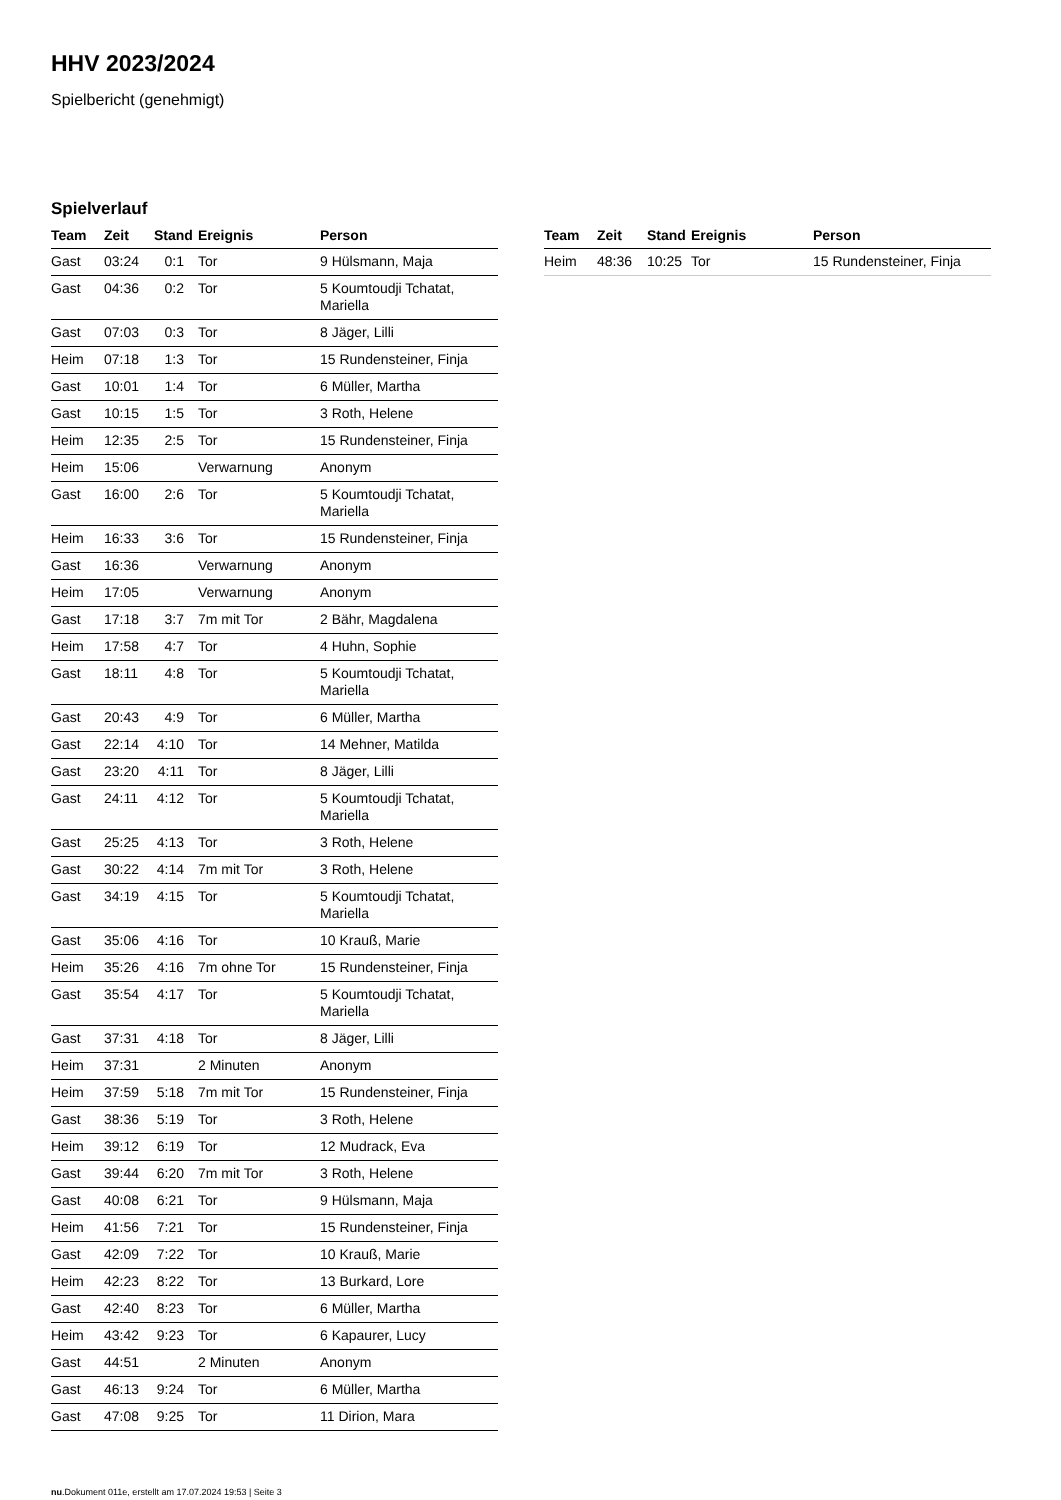HHV 2023/2024
Spielbericht (genehmigt)
Spielverlauf
| Team | Zeit | Stand | Ereignis | Person |
| --- | --- | --- | --- | --- |
| Gast | 03:24 | 0:1 | Tor | 9 Hülsmann, Maja |
| Gast | 04:36 | 0:2 | Tor | 5 Koumtoudji Tchatat, Mariella |
| Gast | 07:03 | 0:3 | Tor | 8 Jäger, Lilli |
| Heim | 07:18 | 1:3 | Tor | 15 Rundensteiner, Finja |
| Gast | 10:01 | 1:4 | Tor | 6 Müller, Martha |
| Gast | 10:15 | 1:5 | Tor | 3 Roth, Helene |
| Heim | 12:35 | 2:5 | Tor | 15 Rundensteiner, Finja |
| Heim | 15:06 | | Verwarnung | Anonym |
| Gast | 16:00 | 2:6 | Tor | 5 Koumtoudji Tchatat, Mariella |
| Heim | 16:33 | 3:6 | Tor | 15 Rundensteiner, Finja |
| Gast | 16:36 | | Verwarnung | Anonym |
| Heim | 17:05 | | Verwarnung | Anonym |
| Gast | 17:18 | 3:7 | 7m mit Tor | 2 Bähr, Magdalena |
| Heim | 17:58 | 4:7 | Tor | 4 Huhn, Sophie |
| Gast | 18:11 | 4:8 | Tor | 5 Koumtoudji Tchatat, Mariella |
| Gast | 20:43 | 4:9 | Tor | 6 Müller, Martha |
| Gast | 22:14 | 4:10 | Tor | 14 Mehner, Matilda |
| Gast | 23:20 | 4:11 | Tor | 8 Jäger, Lilli |
| Gast | 24:11 | 4:12 | Tor | 5 Koumtoudji Tchatat, Mariella |
| Gast | 25:25 | 4:13 | Tor | 3 Roth, Helene |
| Gast | 30:22 | 4:14 | 7m mit Tor | 3 Roth, Helene |
| Gast | 34:19 | 4:15 | Tor | 5 Koumtoudji Tchatat, Mariella |
| Gast | 35:06 | 4:16 | Tor | 10 Krauß, Marie |
| Heim | 35:26 | 4:16 | 7m ohne Tor | 15 Rundensteiner, Finja |
| Gast | 35:54 | 4:17 | Tor | 5 Koumtoudji Tchatat, Mariella |
| Gast | 37:31 | 4:18 | Tor | 8 Jäger, Lilli |
| Heim | 37:31 | | 2 Minuten | Anonym |
| Heim | 37:59 | 5:18 | 7m mit Tor | 15 Rundensteiner, Finja |
| Gast | 38:36 | 5:19 | Tor | 3 Roth, Helene |
| Heim | 39:12 | 6:19 | Tor | 12 Mudrack, Eva |
| Gast | 39:44 | 6:20 | 7m mit Tor | 3 Roth, Helene |
| Gast | 40:08 | 6:21 | Tor | 9 Hülsmann, Maja |
| Heim | 41:56 | 7:21 | Tor | 15 Rundensteiner, Finja |
| Gast | 42:09 | 7:22 | Tor | 10 Krauß, Marie |
| Heim | 42:23 | 8:22 | Tor | 13 Burkard, Lore |
| Gast | 42:40 | 8:23 | Tor | 6 Müller, Martha |
| Heim | 43:42 | 9:23 | Tor | 6 Kapaurer, Lucy |
| Gast | 44:51 | | 2 Minuten | Anonym |
| Gast | 46:13 | 9:24 | Tor | 6 Müller, Martha |
| Gast | 47:08 | 9:25 | Tor | 11 Dirion, Mara |
| Team | Zeit | Stand | Ereignis | Person |
| --- | --- | --- | --- | --- |
| Heim | 48:36 | 10:25 | Tor | 15 Rundensteiner, Finja |
nu.Dokument 011e, erstellt am 17.07.2024 19:53 | Seite 3